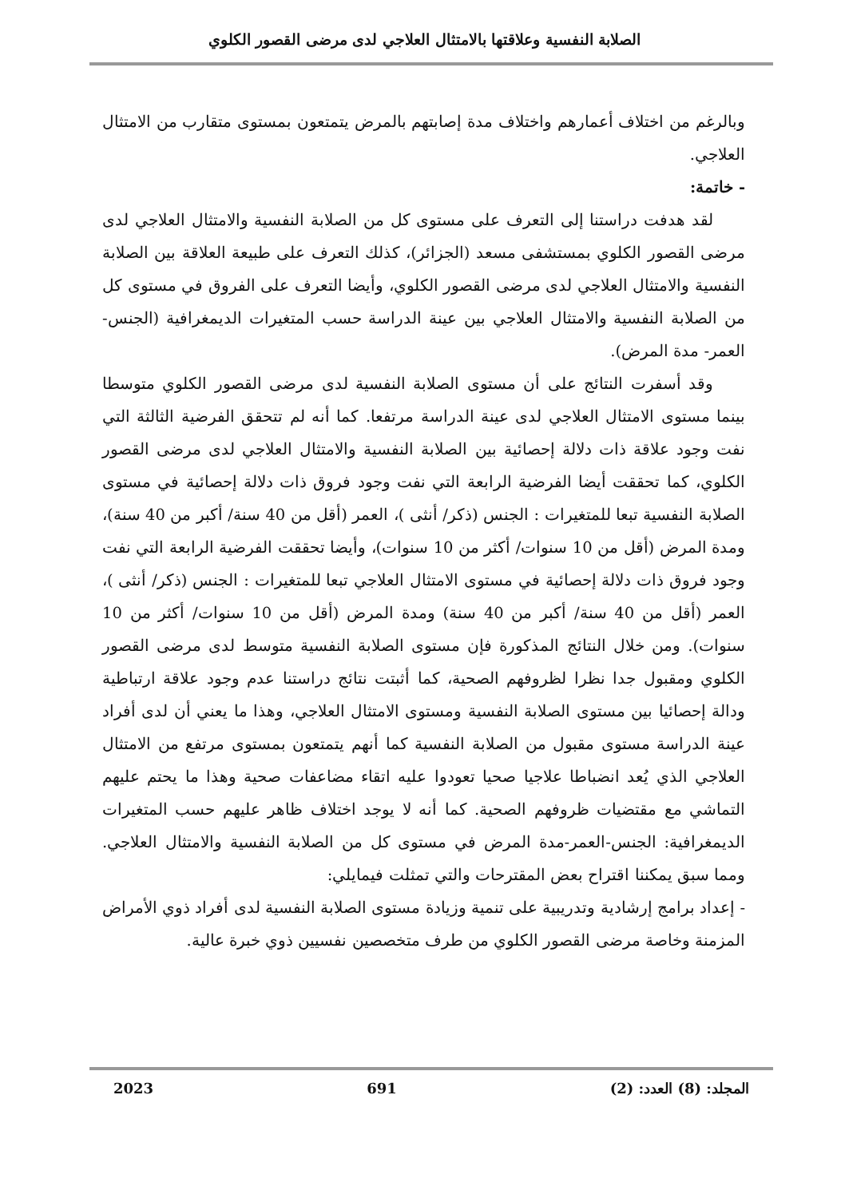الصلابة النفسية وعلاقتها بالامتثال العلاجي لدى مرضى القصور الكلوي
وبالرغم من اختلاف أعمارهم واختلاف مدة إصابتهم بالمرض يتمتعون بمستوى متقارب من الامتثال العلاجي.
- خاتمة:
لقد هدفت دراستنا إلى التعرف على مستوى كل من الصلابة النفسية والامتثال العلاجي لدى مرضى القصور الكلوي بمستشفى مسعد (الجزائر)، كذلك التعرف على طبيعة العلاقة بين الصلابة النفسية والامتثال العلاجي لدى مرضى القصور الكلوي، وأيضا التعرف على الفروق في مستوى كل من الصلابة النفسية والامتثال العلاجي بين عينة الدراسة حسب المتغيرات الديمغرافية (الجنس- العمر- مدة المرض).
وقد أسفرت النتائج على أن مستوى الصلابة النفسية لدى مرضى القصور الكلوي متوسطا بينما مستوى الامتثال العلاجي لدى عينة الدراسة مرتفعا. كما أنه لم تتحقق الفرضية الثالثة التي نفت وجود علاقة ذات دلالة إحصائية بين الصلابة النفسية والامتثال العلاجي لدى مرضى القصور الكلوي، كما تحققت أيضا الفرضية الرابعة التي نفت وجود فروق ذات دلالة إحصائية في مستوى الصلابة النفسية تبعا للمتغيرات : الجنس (ذكر/ أنثى )، العمر (أقل من 40 سنة/ أكبر من 40 سنة)، ومدة المرض (أقل من 10 سنوات/ أكثر من 10 سنوات)، وأيضا تحققت الفرضية الرابعة التي نفت وجود فروق ذات دلالة إحصائية في مستوى الامتثال العلاجي تبعا للمتغيرات : الجنس (ذكر/ أنثى )، العمر (أقل من 40 سنة/ أكبر من 40 سنة) ومدة المرض (أقل من 10 سنوات/ أكثر من 10 سنوات). ومن خلال النتائج المذكورة فإن مستوى الصلابة النفسية متوسط لدى مرضى القصور الكلوي ومقبول جدا نظرا لظروفهم الصحية، كما أثبتت نتائج دراستنا عدم وجود علاقة ارتباطية ودالة إحصائيا بين مستوى الصلابة النفسية ومستوى الامتثال العلاجي، وهذا ما يعني أن لدى أفراد عينة الدراسة مستوى مقبول من الصلابة النفسية كما أنهم يتمتعون بمستوى مرتفع من الامتثال العلاجي الذي يُعد انضباطا علاجيا صحيا تعودوا عليه اتقاء مضاعفات صحية وهذا ما يحتم عليهم التماشي مع مقتضيات ظروفهم الصحية. كما أنه لا يوجد اختلاف ظاهر عليهم حسب المتغيرات الديمغرافية: الجنس-العمر-مدة المرض في مستوى كل من الصلابة النفسية والامتثال العلاجي. ومما سبق يمكننا اقتراح بعض المقترحات والتي تمثلت فيمايلي:
- إعداد برامج إرشادية وتدريبية على تنمية وزيادة مستوى الصلابة النفسية لدى أفراد ذوي الأمراض المزمنة وخاصة مرضى القصور الكلوي من طرف متخصصين نفسيين ذوي خبرة عالية.
المجلد: (8) العدد: (2) 691 2023